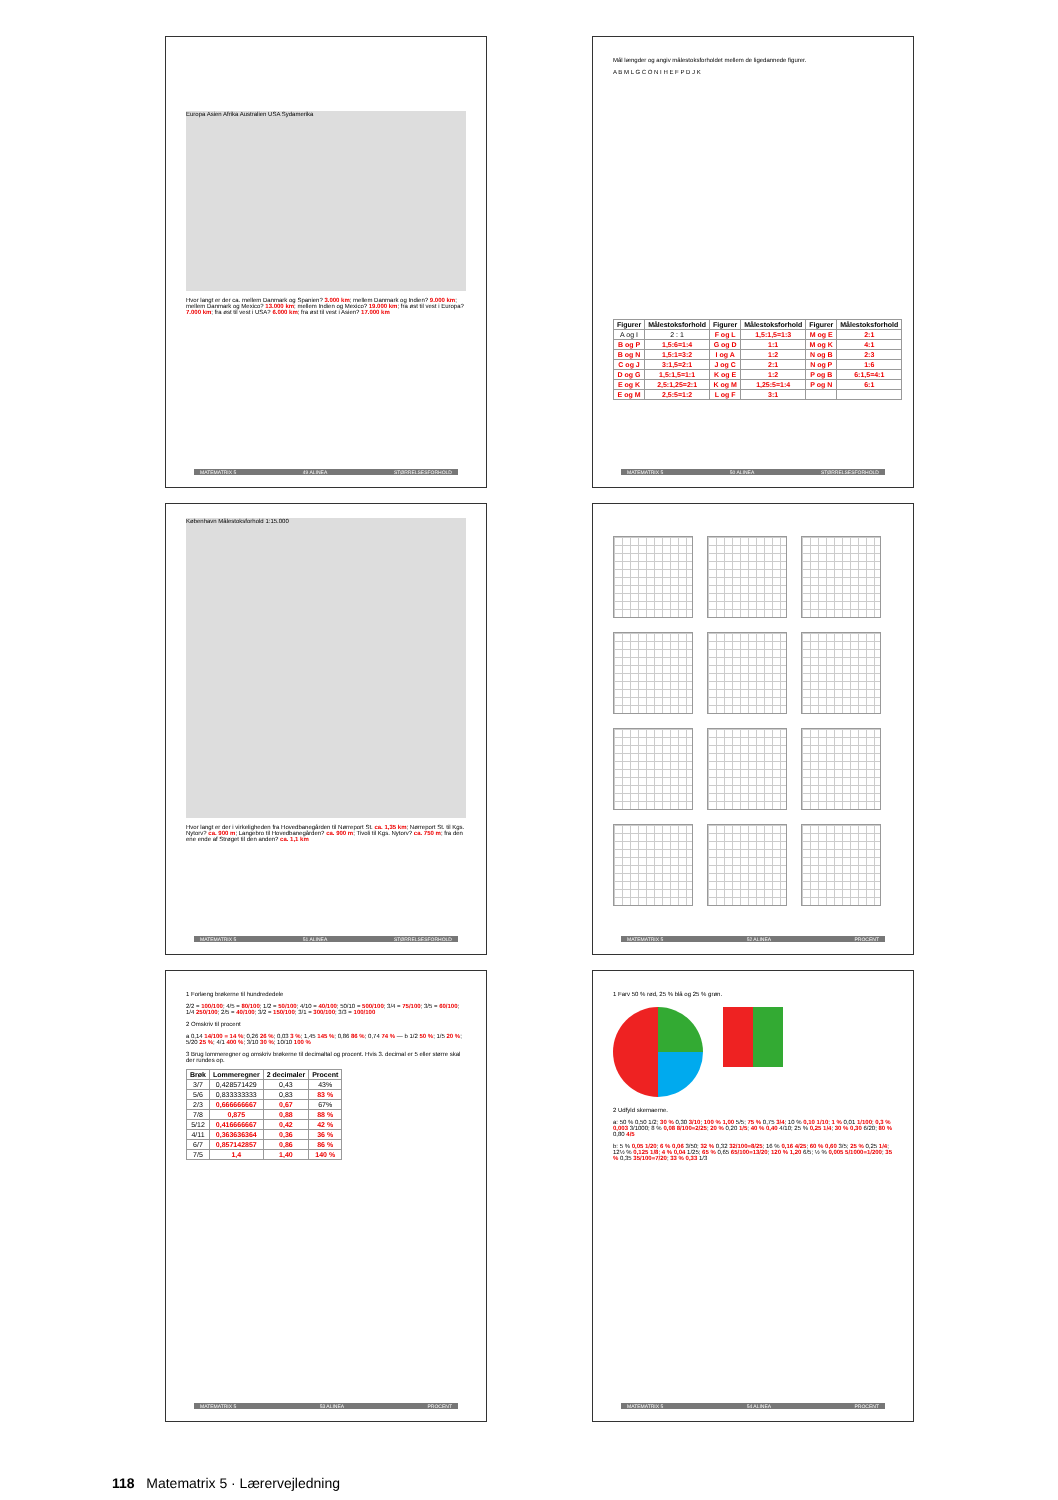Europa Asien Afrika Australien USA Sydamerika
Hvor langt er der ca. mellem Danmark og Spanien? 3.000 km; mellem Danmark og Indien? 9.000 km; mellem Danmark og Mexico? 13.000 km; mellem Indien og Mexico? 19.000 km; fra øst til vest i Europa? 7.000 km; fra øst til vest i USA? 6.000 km; fra øst til vest i Asien? 17.000 km
MATEMATRIX 5 49 ALINEA STØRRELSESFORHOLD
Mål længder og angiv målestoksforholdet mellem de ligedannede figurer.
A B M L G C O N I H E F P D J K
| Figurer | Målestoksforhold | Figurer | Målestoksforhold | Figurer | Målestoksforhold |
| --- | --- | --- | --- | --- | --- |
| A og I | 2 : 1 | F og L | 1,5:1,5=1:3 | M og E | 2:1 |
| B og P | 1,5:6=1:4 | G og D | 1:1 | M og K | 4:1 |
| B og N | 1,5:1=3:2 | I og A | 1:2 | N og B | 2:3 |
| C og J | 3:1,5=2:1 | J og C | 2:1 | N og P | 1:6 |
| D og G | 1,5:1,5=1:1 | K og E | 1:2 | P og B | 6:1,5=4:1 |
| E og K | 2,5:1,25=2:1 | K og M | 1,25:5=1:4 | P og N | 6:1 |
| E og M | 2,5:5=1:2 | L og F | 3:1 | | |
MATEMATRIX 5 50 ALINEA STØRRELSESFORHOLD
København Målestoksforhold 1:15.000
Hvor langt er der i virkeligheden fra Hovedbanegården til Nørreport St. ca. 1,35 km; Nørreport St. til Kgs. Nytorv? ca. 900 m; Langebro til Hovedbanegården? ca. 900 m; Tivoli til Kgs. Nytorv? ca. 750 m; fra den ene ende af Strøget til den anden? ca. 1,1 km
MATEMATRIX 5 51 ALINEA STØRRELSESFORHOLD
MATEMATRIX 5 52 ALINEA PROCENT
1 Forlæng brøkerne til hundrededele
2/2 = 100/100; 4/5 = 80/100; 1/2 = 50/100; 4/10 = 40/100; 50/10 = 500/100; 3/4 = 75/100; 3/5 = 60/100; 1/4 250/100; 2/5 = 40/100; 3/2 = 150/100; 3/1 = 300/100; 3/3 = 100/100
2 Omskriv til procent
a 0,14 14/100 = 14 %; 0,26 26 %; 0,03 3 %; 1,45 145 %; 0,86 86 %; 0,74 74 % — b 1/2 50 %; 1/5 20 %; 5/20 25 %; 4/1 400 %; 3/10 30 %; 10/10 100 %
3 Brug lommeregner og omskriv brøkerne til decimaltal og procent. Hvis 3. decimal er 5 eller større skal der rundes op.
| Brøk | Lommeregner | 2 decimaler | Procent |
| --- | --- | --- | --- |
| 3/7 | 0,428571429 | 0,43 | 43% |
| 5/6 | 0,833333333 | 0,83 | 83 % |
| 2/3 | 0,666666667 | 0,67 | 67% |
| 7/8 | 0,875 | 0,88 | 88 % |
| 5/12 | 0,416666667 | 0,42 | 42 % |
| 4/11 | 0,363636364 | 0,36 | 36 % |
| 6/7 | 0,857142857 | 0,86 | 86 % |
| 7/5 | 1,4 | 1,40 | 140 % |
MATEMATRIX 5 53 ALINEA PROCENT
1 Farv 50 % rød, 25 % blå og 25 % grøn.
2 Udfyld skemaerne.
a: 50 % 0,50 1/2; 30 % 0,30 3/10; 100 % 1,00 5/5; 75 % 0,75 3/4; 10 % 0,10 1/10; 1 % 0,01 1/100; 0,3 % 0,003 3/1000; 8 % 0,08 8/100=2/25; 20 % 0,20 1/5; 40 % 0,40 4/10; 25 % 0,25 1/4; 30 % 0,30 6/20; 80 % 0,80 4/5
b: 5 % 0,05 1/20; 6 % 0,06 3/50; 32 % 0,32 32/100=8/25; 16 % 0,16 4/25; 60 % 0,60 3/5; 25 % 0,25 1/4; 12½ % 0,125 1/8; 4 % 0,04 1/25; 65 % 0,65 65/100=13/20; 120 % 1,20 6/5; ½ % 0,005 5/1000=1/200; 35 % 0,35 35/100=7/20; 33 % 0,33 1/3
MATEMATRIX 5 54 ALINEA PROCENT
118 Matematrix 5 · Lærervejledning